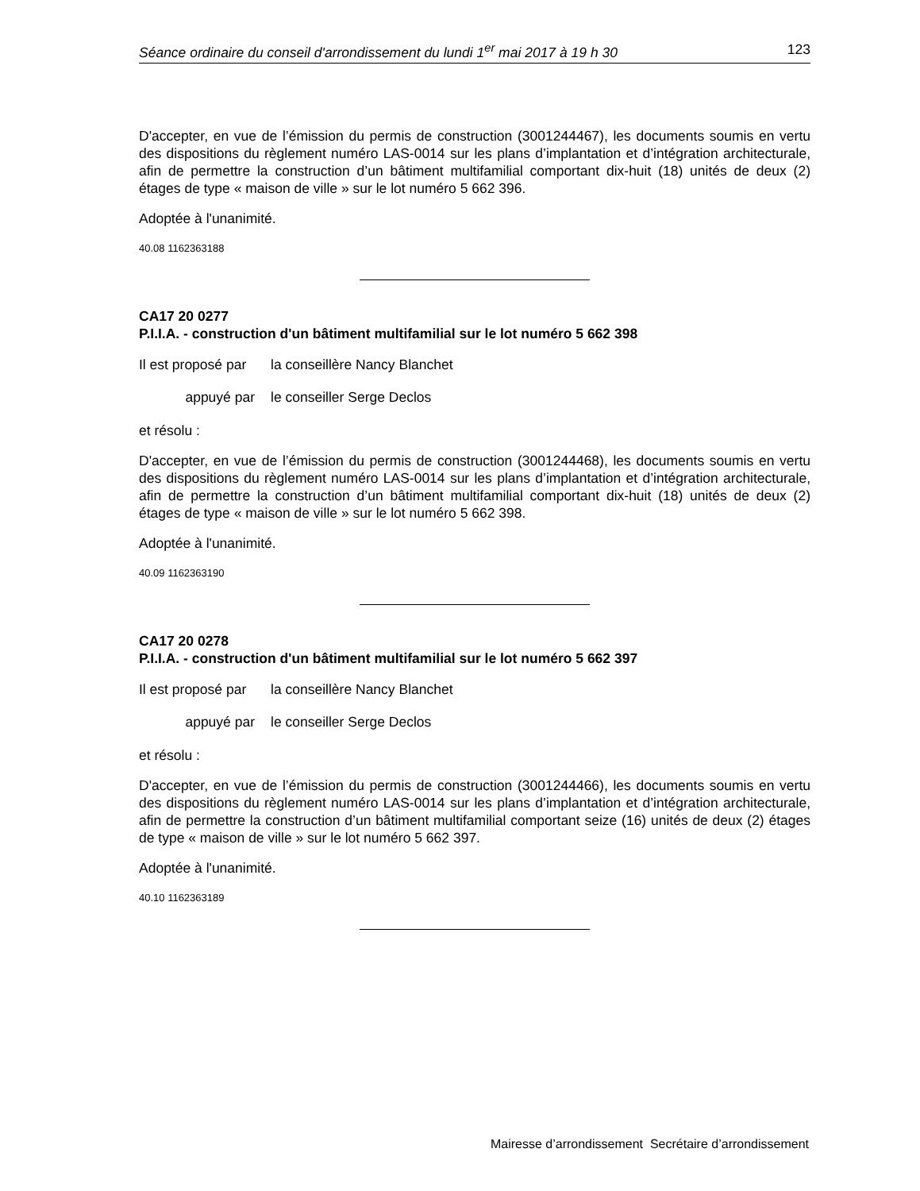Séance ordinaire du conseil d'arrondissement du lundi 1<sup>er</sup> mai 2017 à 19 h 30 123
D'accepter, en vue de l’émission du permis de construction (3001244467), les documents soumis en vertu des dispositions du règlement numéro LAS-0014 sur les plans d’implantation et d’intégration architecturale, afin de permettre la construction d’un bâtiment multifamilial comportant dix-huit (18) unités de deux (2) étages de type « maison de ville » sur le lot numéro 5 662 396.
Adoptée à l'unanimité.
40.08 1162363188
CA17 20 0277
P.I.I.A. - construction d'un bâtiment multifamilial sur le lot numéro 5 662 398
Il est proposé par la conseillère Nancy Blanchet
appuyé par le conseiller Serge Declos
et résolu :
D'accepter, en vue de l’émission du permis de construction (3001244468), les documents soumis en vertu des dispositions du règlement numéro LAS-0014 sur les plans d’implantation et d’intégration architecturale, afin de permettre la construction d’un bâtiment multifamilial comportant dix-huit (18) unités de deux (2) étages de type « maison de ville » sur le lot numéro 5 662 398.
Adoptée à l'unanimité.
40.09 1162363190
CA17 20 0278
P.I.I.A. - construction d'un bâtiment multifamilial sur le lot numéro 5 662 397
Il est proposé par la conseillère Nancy Blanchet
appuyé par le conseiller Serge Declos
et résolu :
D'accepter, en vue de l’émission du permis de construction (3001244466), les documents soumis en vertu des dispositions du règlement numéro LAS-0014 sur les plans d’implantation et d’intégration architecturale, afin de permettre la construction d’un bâtiment multifamilial comportant seize (16) unités de deux (2) étages de type « maison de ville » sur le lot numéro 5 662 397.
Adoptée à l'unanimité.
40.10 1162363189
Mairesse d’arrondissement Secrétaire d’arrondissement